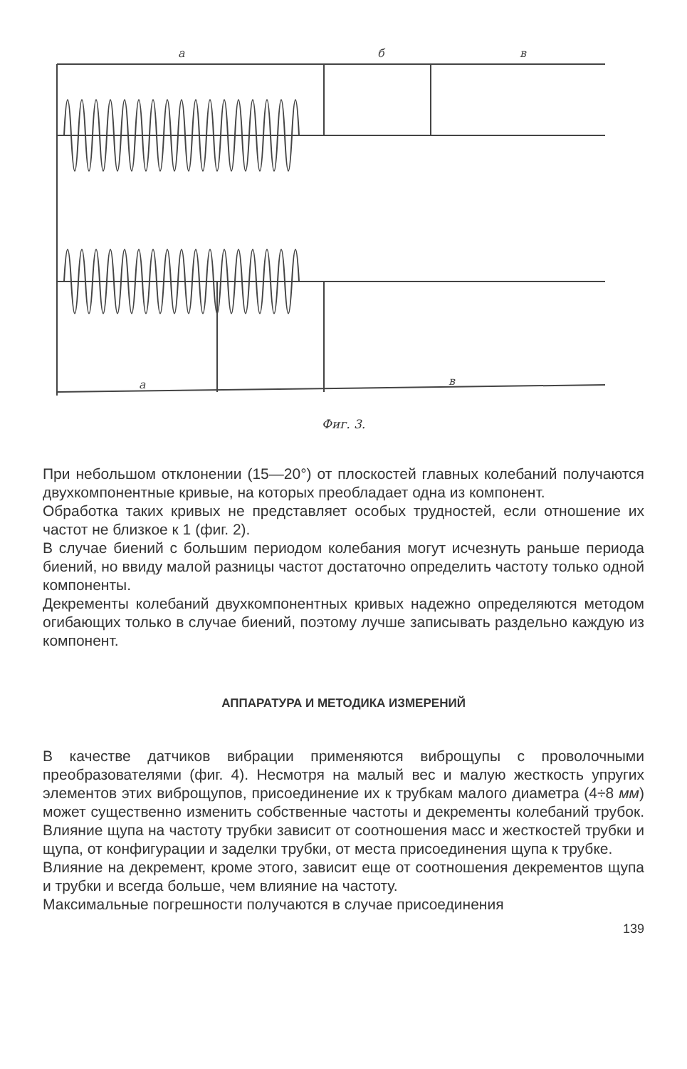а
б
в
а
в
Фиг. 3.
При небольшом отклонении (15—20°) от плоскостей главных колебаний получаются двухкомпонентные кривые, на которых преобладает одна из компонент.
Обработка таких кривых не представляет особых трудностей, если отношение их частот не близкое к 1 (фиг. 2).
В случае биений с большим периодом колебания могут исчезнуть раньше периода биений, но ввиду малой разницы частот достаточно определить частоту только одной компоненты.
Декременты колебаний двухкомпонентных кривых надежно определяются методом огибающих только в случае биений, поэтому лучше записывать раздельно каждую из компонент.
АППАРАТУРА И МЕТОДИКА ИЗМЕРЕНИЙ
В качестве датчиков вибрации применяются виброщупы с проволочными преобразователями (фиг. 4). Несмотря на малый вес и малую жесткость упругих элементов этих виброщупов, присоединение их к трубкам малого диаметра (4÷8 мм) может существенно изменить собственные частоты и декременты колебаний трубок. Влияние щупа на частоту трубки зависит от соотношения масс и жесткостей трубки и щупа, от конфигурации и заделки трубки, от места присоединения щупа к трубке.
Влияние на декремент, кроме этого, зависит еще от соотношения декрементов щупа и трубки и всегда больше, чем влияние на частоту.
Максимальные погрешности получаются в случае присоединения
139